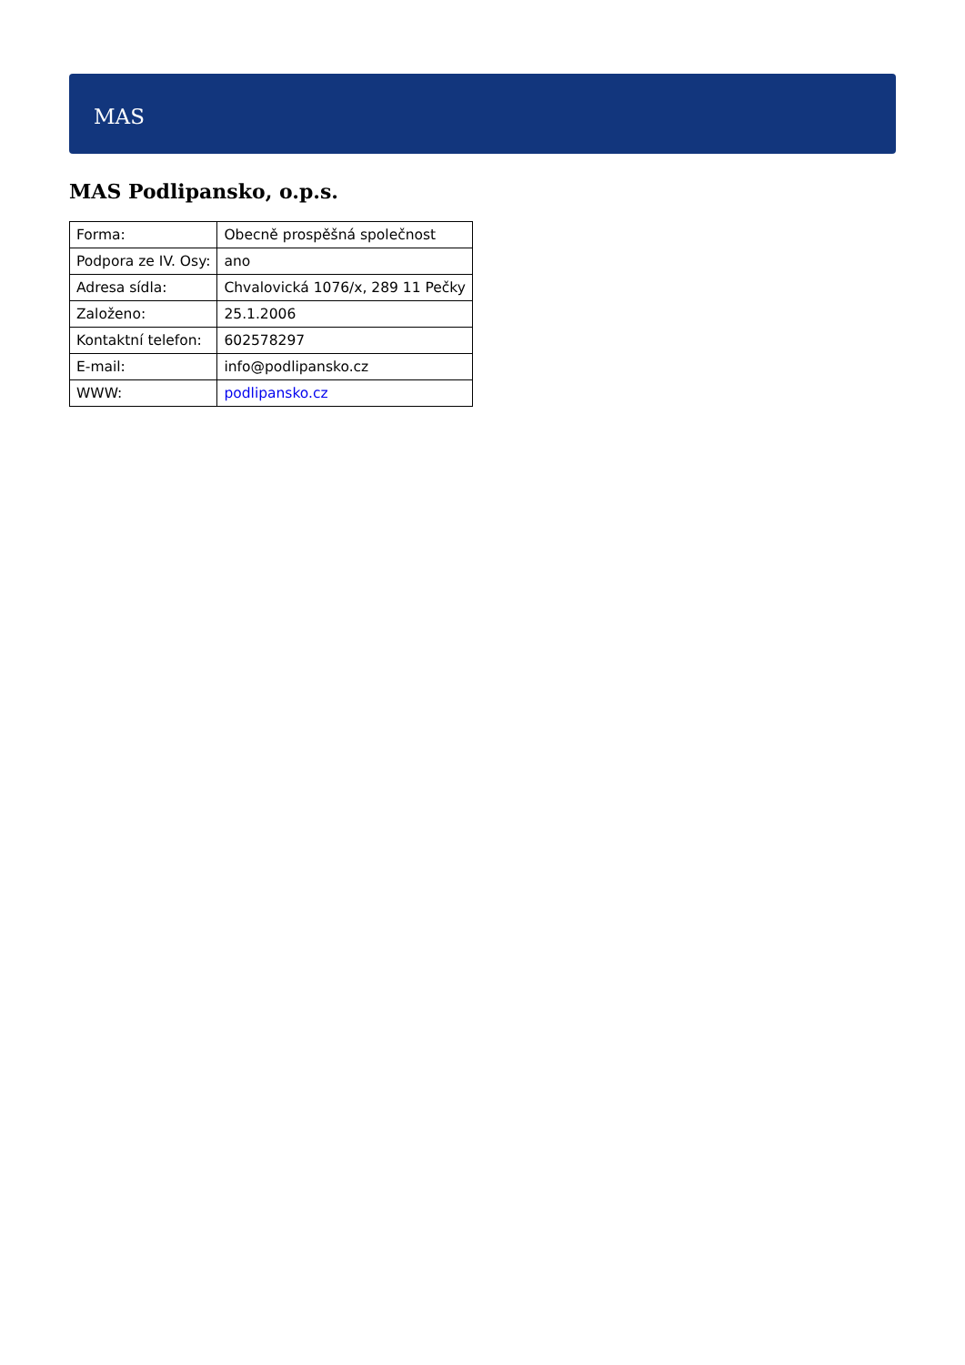MAS
MAS Podlipansko, o.p.s.
| Forma: | Obecně prospěšná společnost |
| Podpora ze IV. Osy: | ano |
| Adresa sídla: | Chvalovická 1076/x, 289 11 Pečky |
| Založeno: | 25.1.2006 |
| Kontaktní telefon: | 602578297 |
| E-mail: | info@podlipansko.cz |
| WWW: | podlipansko.cz |